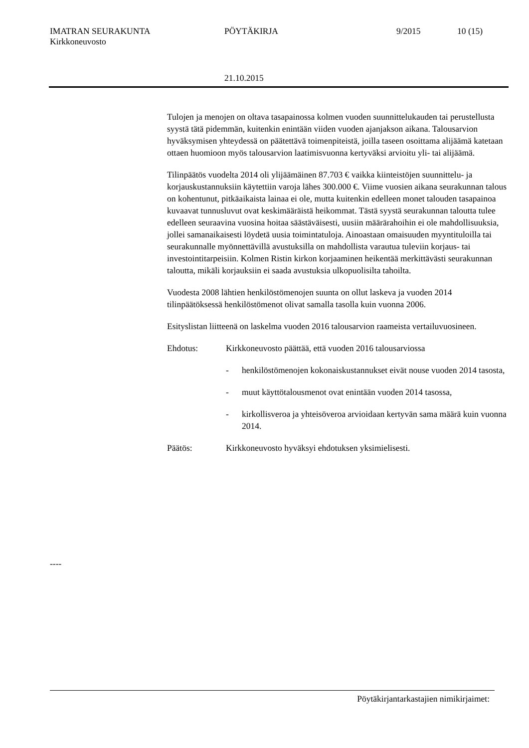IMATRAN SEURAKUNTA PÖYTÄKIRJA 9/2015 10 (15)
Kirkkoneuvosto
21.10.2015
Tulojen ja menojen on oltava tasapainossa kolmen vuoden suunnittelukauden tai perustellusta syystä tätä pidemmän, kuitenkin enintään viiden vuoden ajanjakson aikana. Talousarvion hyväksymisen yhteydessä on päätettävä toimenpiteistä, joilla taseen osoittama alijäämä katetaan ottaen huomioon myös talousarvion laatimisvuonna kertyväksi arvioitu yli- tai alijäämä.
Tilinpäätös vuodelta 2014 oli ylijäämäinen 87.703 € vaikka kiinteistöjen suunnittelu- ja korjauskustannuksiin käytettiin varoja lähes 300.000 €. Viime vuosien aikana seurakunnan talous on kohentunut, pitkäaikaista lainaa ei ole, mutta kuitenkin edelleen monet talouden tasapainoa kuvaavat tunnusluvut ovat keskimääräistä heikommat. Tästä syystä seurakunnan taloutta tulee edelleen seuraavina vuosina hoitaa säästäväisesti, uusiin määrärahoihin ei ole mahdollisuuksia, jollei samanaikaisesti löydetä uusia toimintatuloja. Ainoastaan omaisuuden myyntituloilla tai seurakunnalle myönnettävillä avustuksilla on mahdollista varautua tuleviin korjaus- tai investointitarpeisiin. Kolmen Ristin kirkon korjaaminen heikentää merkittävästi seurakunnan taloutta, mikäli korjauksiin ei saada avustuksia ulkopuolisilta tahoilta.
Vuodesta 2008 lähtien henkilöstömenojen suunta on ollut laskeva ja vuoden 2014 tilinpäätöksessä henkilöstömenot olivat samalla tasolla kuin vuonna 2006.
Esityslistan liitteenä on laskelma vuoden 2016 talousarvion raameista vertailuvuosineen.
Ehdotus: Kirkkoneuvosto päättää, että vuoden 2016 talousarviossa
- henkilöstömenojen kokonaiskustannukset eivät nouse vuoden 2014 tasosta,
- muut käyttötalousmenot ovat enintään vuoden 2014 tasossa,
- kirkollisveroa ja yhteisöveroa arvioidaan kertyvän sama määrä kuin vuonna 2014.
Päätös: Kirkkoneuvosto hyväksyi ehdotuksen yksimielisesti.
----
Pöytäkirjantarkastajien nimikirjaimet: